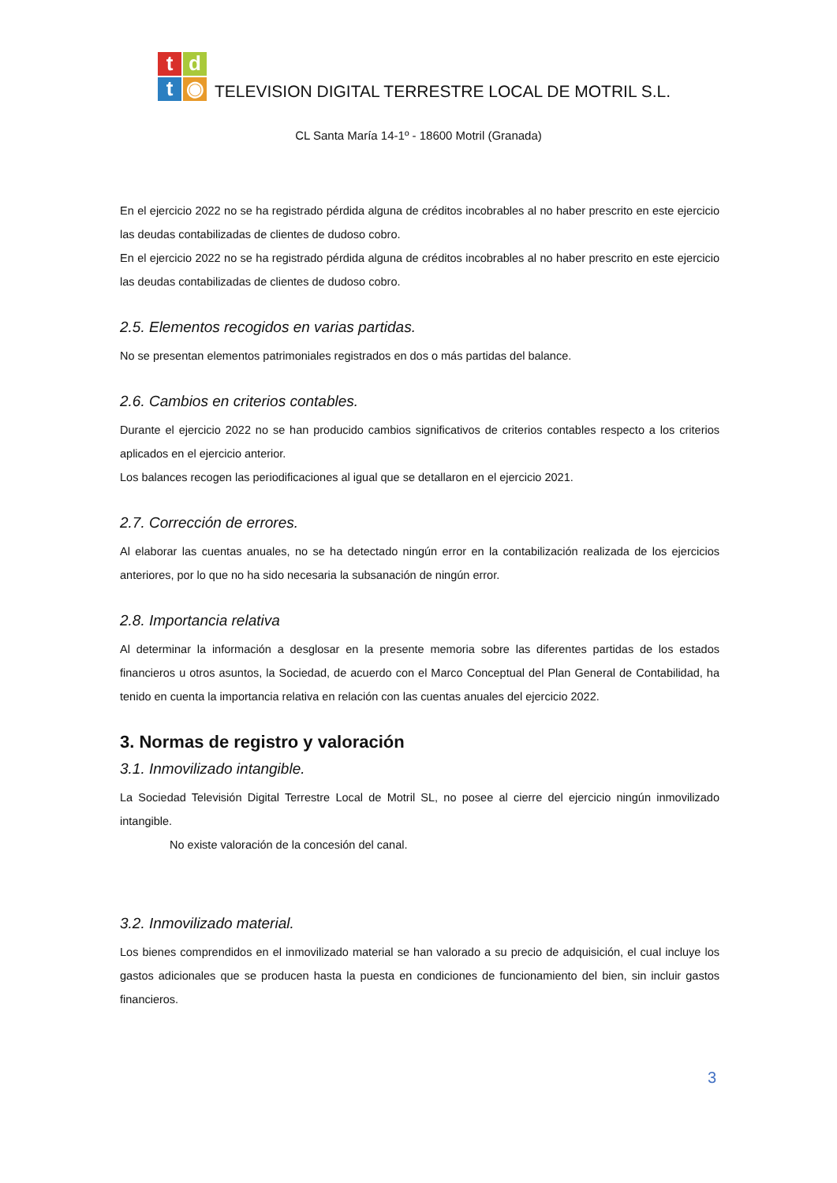t
d
t
◉
TELEVISION DIGITAL TERRESTRE LOCAL DE MOTRIL S.L.
CL Santa María 14-1º - 18600 Motril (Granada)
En el ejercicio 2022 no se ha registrado pérdida alguna de créditos incobrables al no haber prescrito en este ejercicio las deudas contabilizadas de clientes de dudoso cobro.
En el ejercicio 2022 no se ha registrado pérdida alguna de créditos incobrables al no haber prescrito en este ejercicio las deudas contabilizadas de clientes de dudoso cobro.
2.5. Elementos recogidos en varias partidas.
No se presentan elementos patrimoniales registrados en dos o más partidas del balance.
2.6. Cambios en criterios contables.
Durante el ejercicio 2022 no se han producido cambios significativos de criterios contables respecto a los criterios aplicados en el ejercicio anterior.
Los balances recogen las periodificaciones al igual que se detallaron en el ejercicio 2021.
2.7. Corrección de errores.
Al elaborar las cuentas anuales, no se ha detectado ningún error en la contabilización realizada de los ejercicios anteriores, por lo que no ha sido necesaria la subsanación de ningún error.
2.8. Importancia relativa
Al determinar la información a desglosar en la presente memoria sobre las diferentes partidas de los estados financieros u otros asuntos, la Sociedad, de acuerdo con el Marco Conceptual del Plan General de Contabilidad, ha tenido en cuenta la importancia relativa en relación con las cuentas anuales del ejercicio 2022.
3. Normas de registro y valoración
3.1. Inmovilizado intangible.
La Sociedad Televisión Digital Terrestre Local de Motril SL, no posee al cierre del ejercicio ningún inmovilizado intangible.
No existe valoración de la concesión del canal.
3.2. Inmovilizado material.
Los bienes comprendidos en el inmovilizado material se han valorado a su precio de adquisición, el cual incluye los gastos adicionales que se producen hasta la puesta en condiciones de funcionamiento del bien, sin incluir gastos financieros.
3